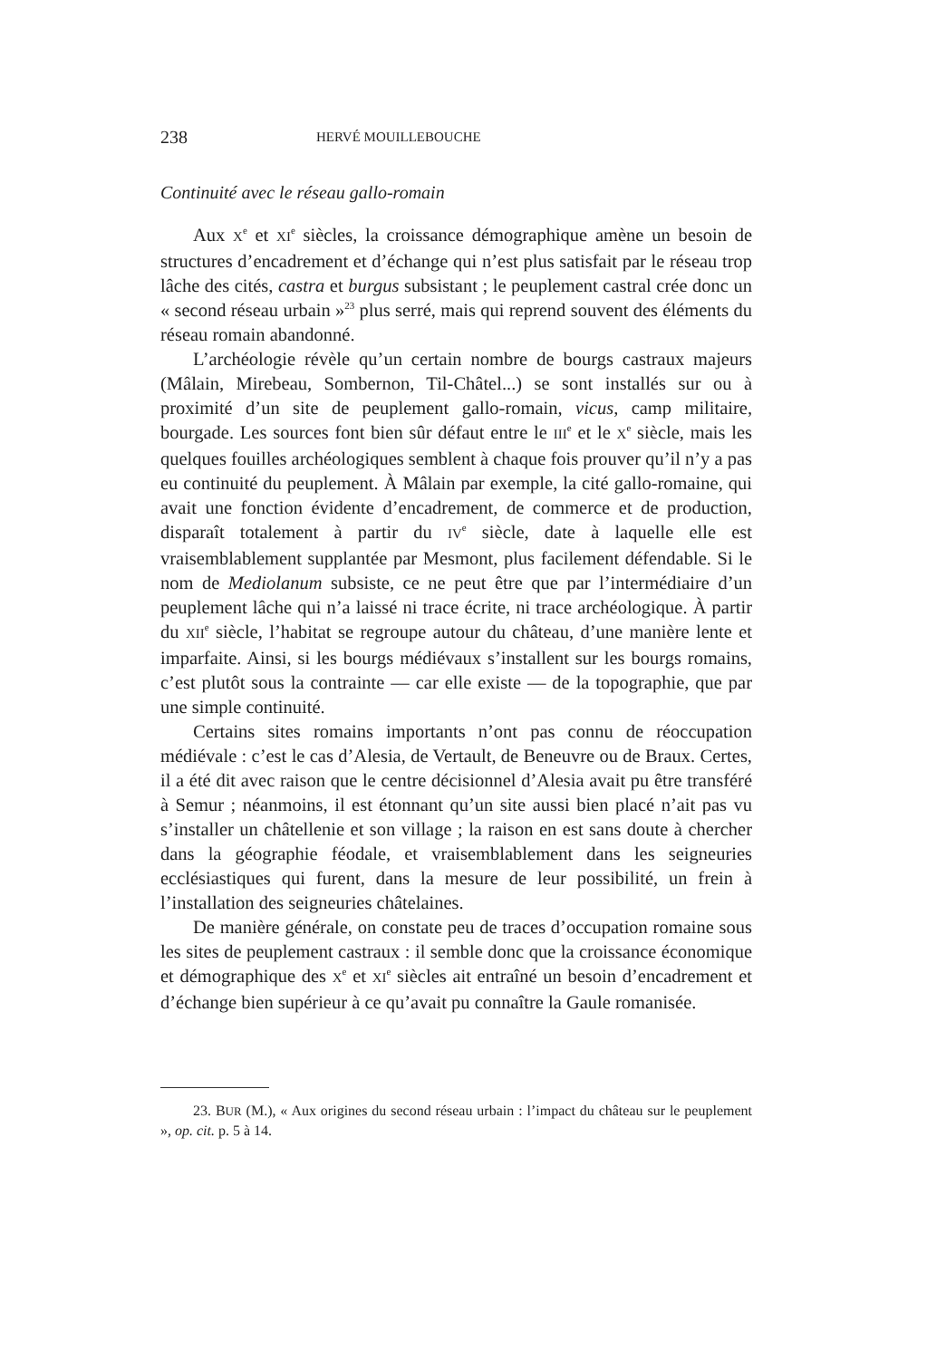238 HERVÉ MOUILLEBOUCHE
Continuité avec le réseau gallo-romain
Aux X<sup>e</sup> et XI<sup>e</sup> siècles, la croissance démographique amène un besoin de structures d’encadrement et d’échange qui n’est plus satisfait par le réseau trop lâche des cités, castra et burgus subsistant ; le peuplement castral crée donc un « second réseau urbain »<sup>23</sup> plus serré, mais qui reprend souvent des éléments du réseau romain abandonné.
L’archéologie révèle qu’un certain nombre de bourgs castraux majeurs (Mâlain, Mirebeau, Sombernon, Til-Châtel...) se sont installés sur ou à proximité d’un site de peuplement gallo-romain, vicus, camp militaire, bourgade. Les sources font bien sûr défaut entre le III<sup>e</sup> et le X<sup>e</sup> siècle, mais les quelques fouilles archéologiques semblent à chaque fois prouver qu’il n’y a pas eu continuité du peuplement. À Mâlain par exemple, la cité gallo-romaine, qui avait une fonction évidente d’encadrement, de commerce et de production, disparaît totalement à partir du IV<sup>e</sup> siècle, date à laquelle elle est vraisemblablement supplantée par Mesmont, plus facilement défendable. Si le nom de Mediolanum subsiste, ce ne peut être que par l’intermédiaire d’un peuplement lâche qui n’a laissé ni trace écrite, ni trace archéologique. À partir du XII<sup>e</sup> siècle, l’habitat se regroupe autour du château, d’une manière lente et imparfaite. Ainsi, si les bourgs médiévaux s’installent sur les bourgs romains, c’est plutôt sous la contrainte — car elle existe — de la topographie, que par une simple continuité.
Certains sites romains importants n’ont pas connu de réoccupation médiévale : c’est le cas d’Alesia, de Vertault, de Beneuvre ou de Braux. Certes, il a été dit avec raison que le centre décisionnel d’Alesia avait pu être transféré à Semur ; néanmoins, il est étonnant qu’un site aussi bien placé n’ait pas vu s’installer un châtellenie et son village ; la raison en est sans doute à chercher dans la géographie féodale, et vraisemblablement dans les seigneuries ecclésiastiques qui furent, dans la mesure de leur possibilité, un frein à l’installation des seigneuries châtelaines.
De manière générale, on constate peu de traces d’occupation romaine sous les sites de peuplement castraux : il semble donc que la croissance économique et démographique des X<sup>e</sup> et XI<sup>e</sup> siècles ait entraîné un besoin d’encadrement et d’échange bien supérieur à ce qu’avait pu connaître la Gaule romanisée.
23. BUR (M.), « Aux origines du second réseau urbain : l’impact du château sur le peuplement », op. cit. p. 5 à 14.